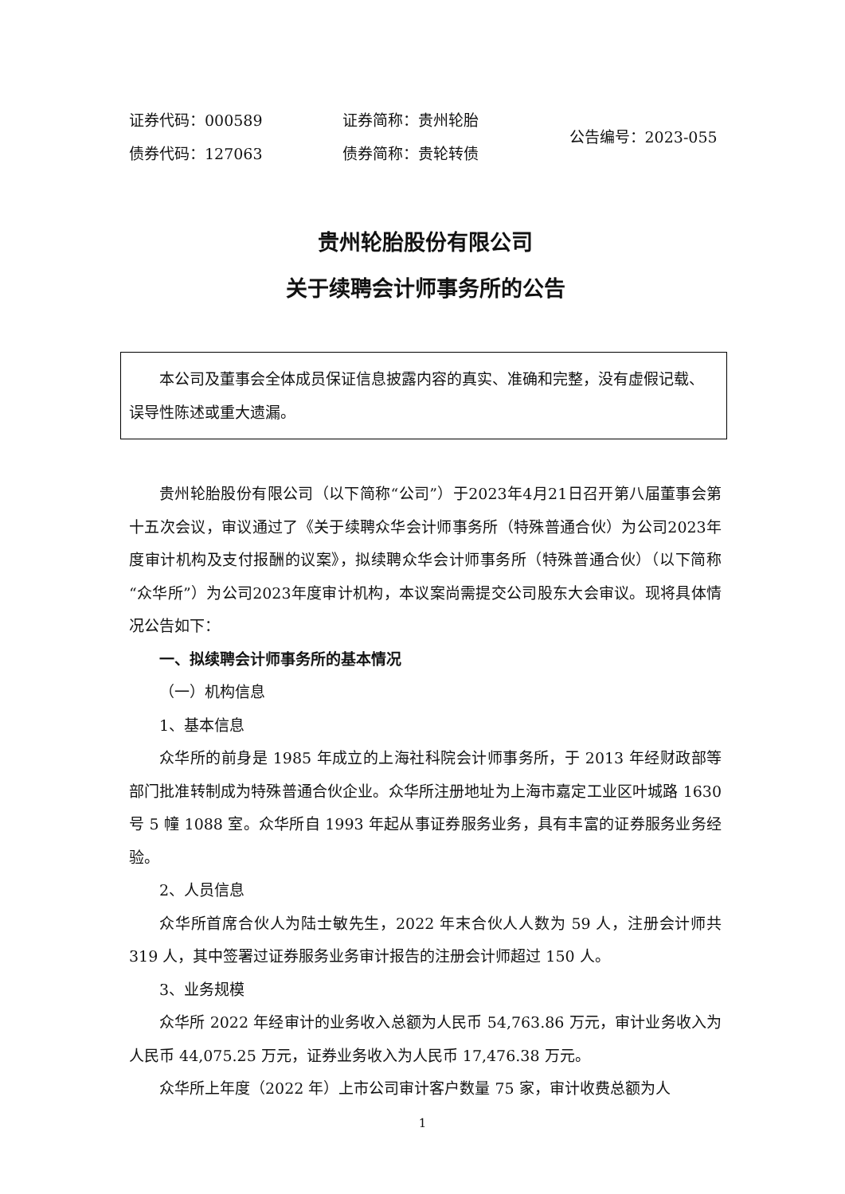证券代码：000589
债券代码：127063
证券简称：贵州轮胎
债券简称：贵轮转债
公告编号：2023-055
贵州轮胎股份有限公司
关于续聘会计师事务所的公告
本公司及董事会全体成员保证信息披露内容的真实、准确和完整，没有虚假记载、误导性陈述或重大遗漏。
贵州轮胎股份有限公司（以下简称“公司”）于2023年4月21日召开第八届董事会第十五次会议，审议通过了《关于续聘众华会计师事务所（特殊普通合伙）为公司2023年度审计机构及支付报酬的议案》，拟续聘众华会计师事务所（特殊普通合伙）（以下简称“众华所”）为公司2023年度审计机构，本议案尚需提交公司股东大会审议。现将具体情况公告如下：
一、拟续聘会计师事务所的基本情况
（一）机构信息
1、基本信息
众华所的前身是 1985 年成立的上海社科院会计师事务所，于 2013 年经财政部等部门批准转制成为特殊普通合伙企业。众华所注册地址为上海市嘉定工业区叶城路 1630 号 5 幢 1088 室。众华所自 1993 年起从事证券服务业务，具有丰富的证券服务业务经验。
2、人员信息
众华所首席合伙人为陆士敏先生，2022 年末合伙人人数为 59 人，注册会计师共 319 人，其中签署过证券服务业务审计报告的注册会计师超过 150 人。
3、业务规模
众华所 2022 年经审计的业务收入总额为人民币 54,763.86 万元，审计业务收入为人民币 44,075.25 万元，证券业务收入为人民币 17,476.38 万元。
众华所上年度（2022 年）上市公司审计客户数量 75 家，审计收费总额为人
1